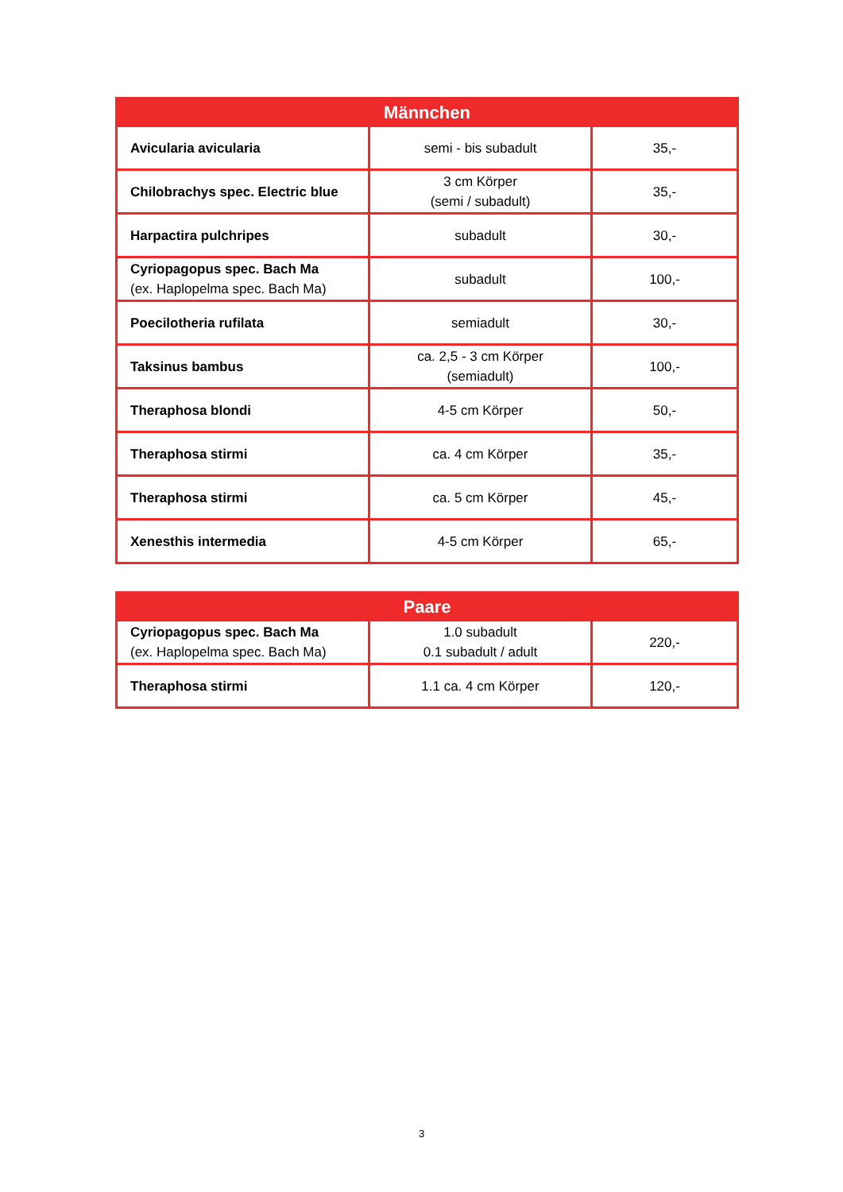| Männchen | | |
| --- | --- | --- |
| Avicularia avicularia | semi - bis subadult | 35,- |
| Chilobrachys spec. Electric blue | 3 cm Körper (semi / subadult) | 35,- |
| Harpactira pulchripes | subadult | 30,- |
| Cyriopagopus spec. Bach Ma (ex. Haplopelma spec. Bach Ma) | subadult | 100,- |
| Poecilotheria rufilata | semiadult | 30,- |
| Taksinus bambus | ca. 2,5 - 3 cm Körper (semiadult) | 100,- |
| Theraphosa blondi | 4-5 cm Körper | 50,- |
| Theraphosa stirmi | ca. 4 cm Körper | 35,- |
| Theraphosa stirmi | ca. 5 cm Körper | 45,- |
| Xenesthis intermedia | 4-5 cm Körper | 65,- |
| Paare | | |
| --- | --- | --- |
| Cyriopagopus spec. Bach Ma (ex. Haplopelma spec. Bach Ma) | 1.0 subadult 0.1 subadult / adult | 220,- |
| Theraphosa stirmi | 1.1 ca. 4 cm Körper | 120,- |
3